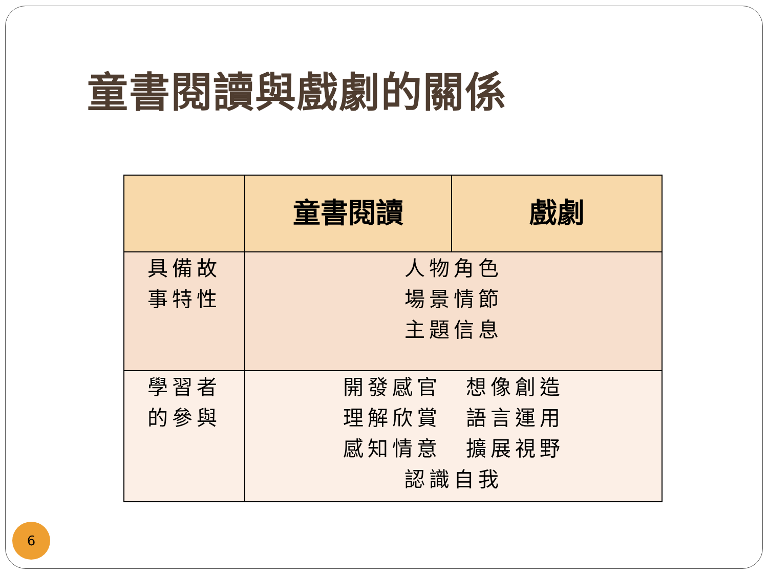童書閱讀與戲劇的關係
| | 童書閱讀 | 戲劇 |
| --- | --- | --- |
| 具備故 事特性 | 人物角色 場景情節 主題信息 | |
| 學習者 的參與 | 開發感官 想像創造 理解欣賞 語言運用 感知情意 擴展視野 認識自我 | |
6